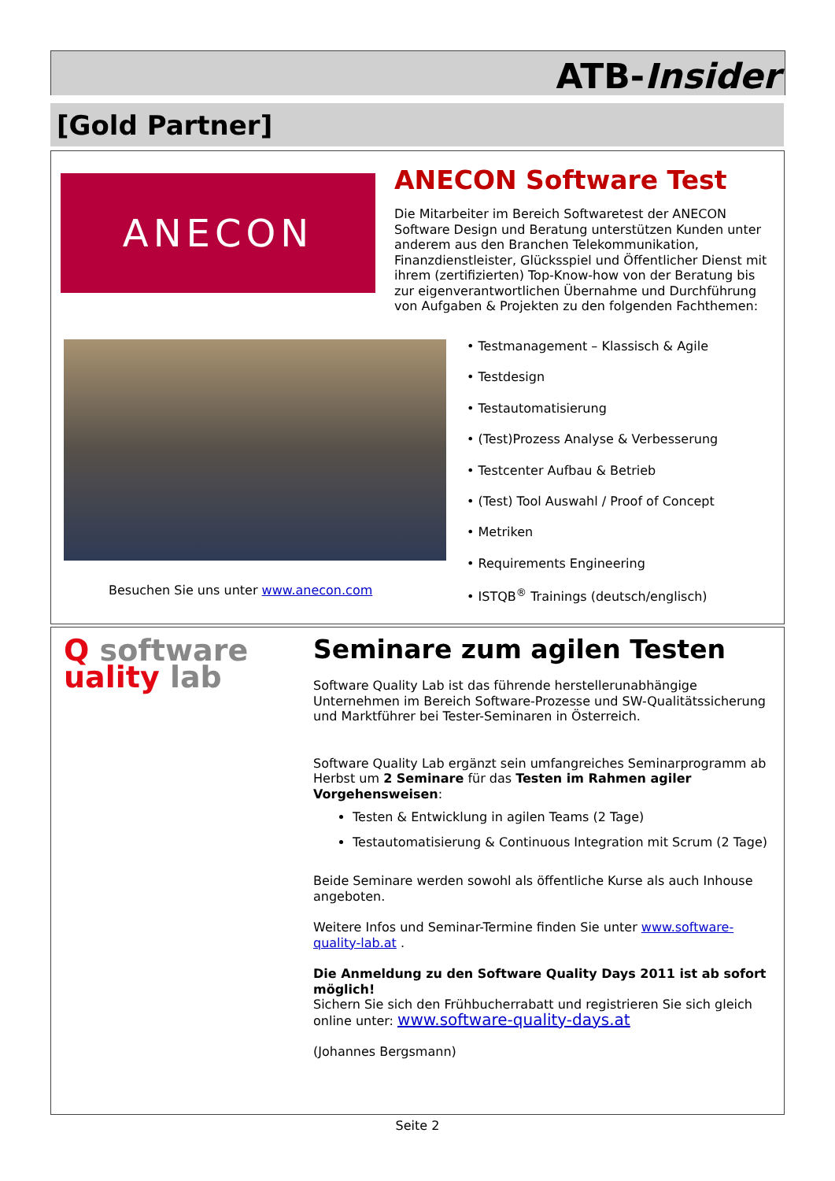ATB-Insider
[Gold Partner]
ANECON
ANECON Software Test
Die Mitarbeiter im Bereich Softwaretest der ANECON Software Design und Beratung unterstützen Kunden unter anderem aus den Branchen Telekommunikation, Finanzdienstleister, Glücksspiel und Öffentlicher Dienst mit ihrem (zertifizierten) Top-Know-how von der Beratung bis zur eigenverantwortlichen Übernahme und Durchführung von Aufgaben & Projekten zu den folgenden Fachthemen:
• Testmanagement – Klassisch & Agile
• Testdesign
• Testautomatisierung
• (Test)Prozess Analyse & Verbesserung
• Testcenter Aufbau & Betrieb
• (Test) Tool Auswahl / Proof of Concept
• Metriken
• Requirements Engineering
• ISTQB<sup>®</sup> Trainings (deutsch/englisch)
Besuchen Sie uns unter www.anecon.com
Q software
uality lab
Seminare zum agilen Testen
Software Quality Lab ist das führende herstellerunabhängige Unternehmen im Bereich Software-Prozesse und SW-Qualitätssicherung und Marktführer bei Tester-Seminaren in Österreich.
Software Quality Lab ergänzt sein umfangreiches Seminarprogramm ab Herbst um 2 Seminare für das Testen im Rahmen agiler Vorgehensweisen:
Testen & Entwicklung in agilen Teams (2 Tage)
Testautomatisierung & Continuous Integration mit Scrum (2 Tage)
Beide Seminare werden sowohl als öffentliche Kurse als auch Inhouse angeboten.
Weitere Infos und Seminar-Termine finden Sie unter www.software-quality-lab.at .
Die Anmeldung zu den Software Quality Days 2011 ist ab sofort möglich!
Sichern Sie sich den Frühbucherrabatt und registrieren Sie sich gleich online unter: www.software-quality-days.at
(Johannes Bergsmann)
Seite 2